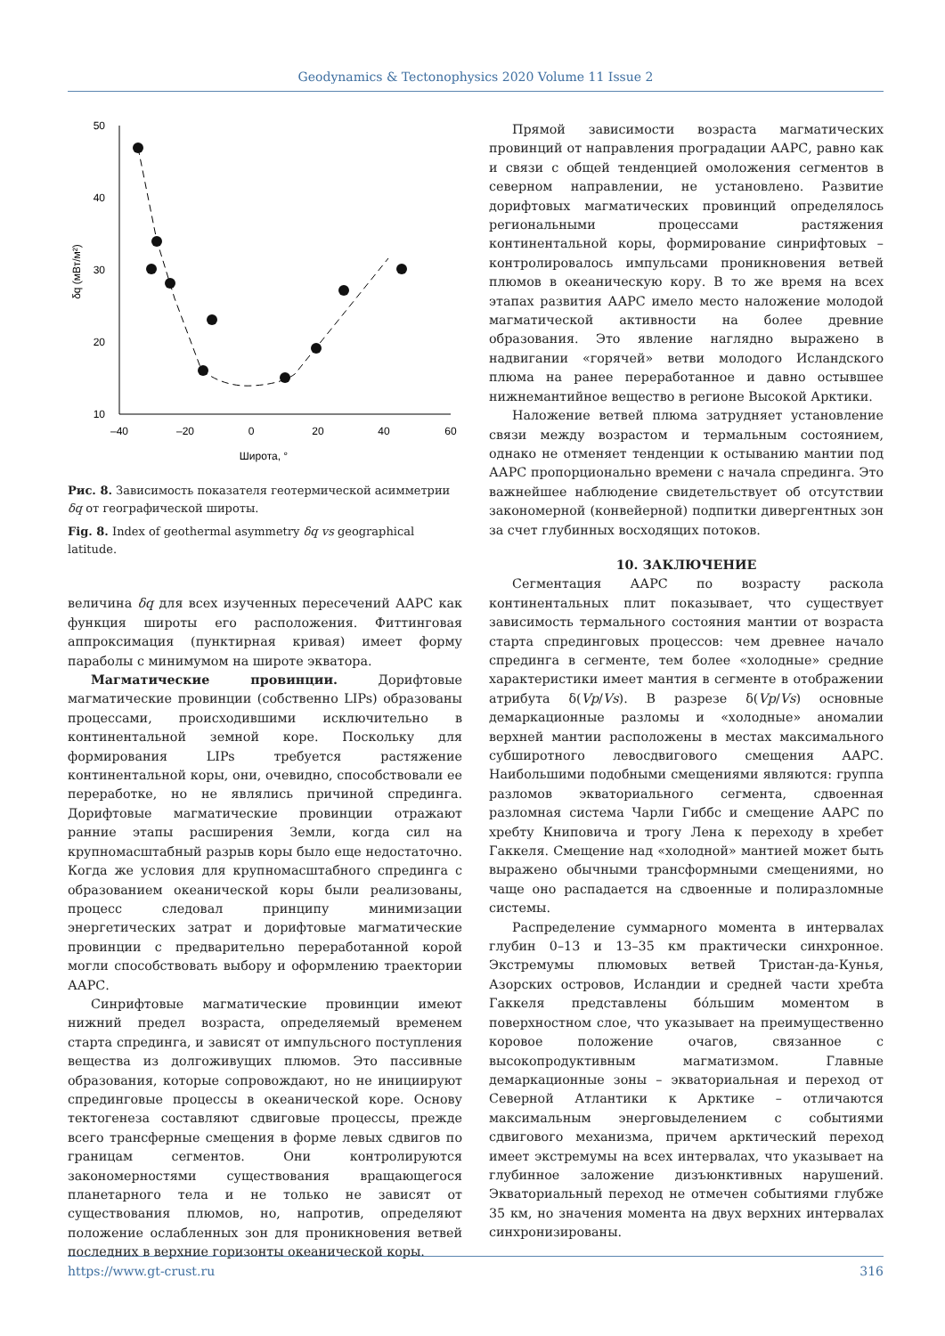Geodynamics & Tectonophysics 2020 Volume 11 Issue 2
50
40
30
20
10
–40
–20
0
20
40
60
Широта, °
δq (мВт/м²)
Рис. 8. Зависимость показателя геотермической асимметрии δq от географической широты.
Fig. 8. Index of geothermal asymmetry δq vs geographical latitude.
величина δq для всех изученных пересечений ААРС как функция широты его расположения. Фиттинговая аппроксимация (пунктирная кривая) имеет форму параболы с минимумом на широте экватора.
Магматические провинции. Дорифтовые магматические провинции (собственно LIPs) образованы процессами, происходившими исключительно в континентальной земной коре. Поскольку для формирования LIPs требуется растяжение континентальной коры, они, очевидно, способствовали ее переработке, но не являлись причиной спрединга. Дорифтовые магматические провинции отражают ранние этапы расширения Земли, когда сил на крупномасштабный разрыв коры было еще недостаточно. Когда же условия для крупномасштабного спрединга с образованием океанической коры были реализованы, процесс следовал принципу минимизации энергетических затрат и дорифтовые магматические провинции с предварительно переработанной корой могли способствовать выбору и оформлению траектории ААРС.
Синрифтовые магматические провинции имеют нижний предел возраста, определяемый временем старта спрединга, и зависят от импульсного поступления вещества из долгоживущих плюмов. Это пассивные образования, которые сопровождают, но не инициируют спрединговые процессы в океанической коре. Основу тектогенеза составляют сдвиговые процессы, прежде всего трансферные смещения в форме левых сдвигов по границам сегментов. Они контролируются закономерностями существования вращающегося планетарного тела и не только не зависят от существования плюмов, но, напротив, определяют положение ослабленных зон для проникновения ветвей последних в верхние горизонты океанической коры.
Прямой зависимости возраста магматических провинций от направления проградации ААРС, равно как и связи с общей тенденцией омоложения сегментов в северном направлении, не установлено. Развитие дорифтовых магматических провинций определялось региональными процессами растяжения континентальной коры, формирование синрифтовых – контролировалось импульсами проникновения ветвей плюмов в океаническую кору. В то же время на всех этапах развития ААРС имело место наложение молодой магматической активности на более древние образования. Это явление наглядно выражено в надвигании «горячей» ветви молодого Исландского плюма на ранее переработанное и давно остывшее нижнемантийное вещество в регионе Высокой Арктики.
Наложение ветвей плюма затрудняет установление связи между возрастом и термальным состоянием, однако не отменяет тенденции к остыванию мантии под ААРС пропорционально времени с начала спрединга. Это важнейшее наблюдение свидетельствует об отсутствии закономерной (конвейерной) подпитки дивергентных зон за счет глубинных восходящих потоков.
10. ЗАКЛЮЧЕНИЕ
Сегментация ААРС по возрасту раскола континентальных плит показывает, что существует зависимость термального состояния мантии от возраста старта спрединговых процессов: чем древнее начало спрединга в сегменте, тем более «холодные» средние характеристики имеет мантия в сегменте в отображении атрибута δ(Vp/Vs). В разрезе δ(Vp/Vs) основные демаркационные разломы и «холодные» аномалии верхней мантии расположены в местах максимального субширотного левосдвигового смещения ААРС. Наибольшими подобными смещениями являются: группа разломов экваториального сегмента, сдвоенная разломная система Чарли Гиббс и смещение ААРС по хребту Книповича и трогу Лена к переходу в хребет Гаккеля. Смещение над «холодной» мантией может быть выражено обычными трансформными смещениями, но чаще оно распадается на сдвоенные и полиразломные системы.
Распределение суммарного момента в интервалах глубин 0–13 и 13–35 км практически синхронное. Экстремумы плюмовых ветвей Тристан-да-Кунья, Азорских островов, Исландии и средней части хребта Гаккеля представлены бóльшим моментом в поверхностном слое, что указывает на преимущественно коровое положение очагов, связанное с высокопродуктивным магматизмом. Главные демаркационные зоны – экваториальная и переход от Северной Атлантики к Арктике – отличаются максимальным энерговыделением с событиями сдвигового механизма, причем арктический переход имеет экстремумы на всех интервалах, что указывает на глубинное заложение дизъюнктивных нарушений. Экваториальный переход не отмечен событиями глубже 35 км, но значения момента на двух верхних интервалах синхронизированы.
https://www.gt-crust.ru 316